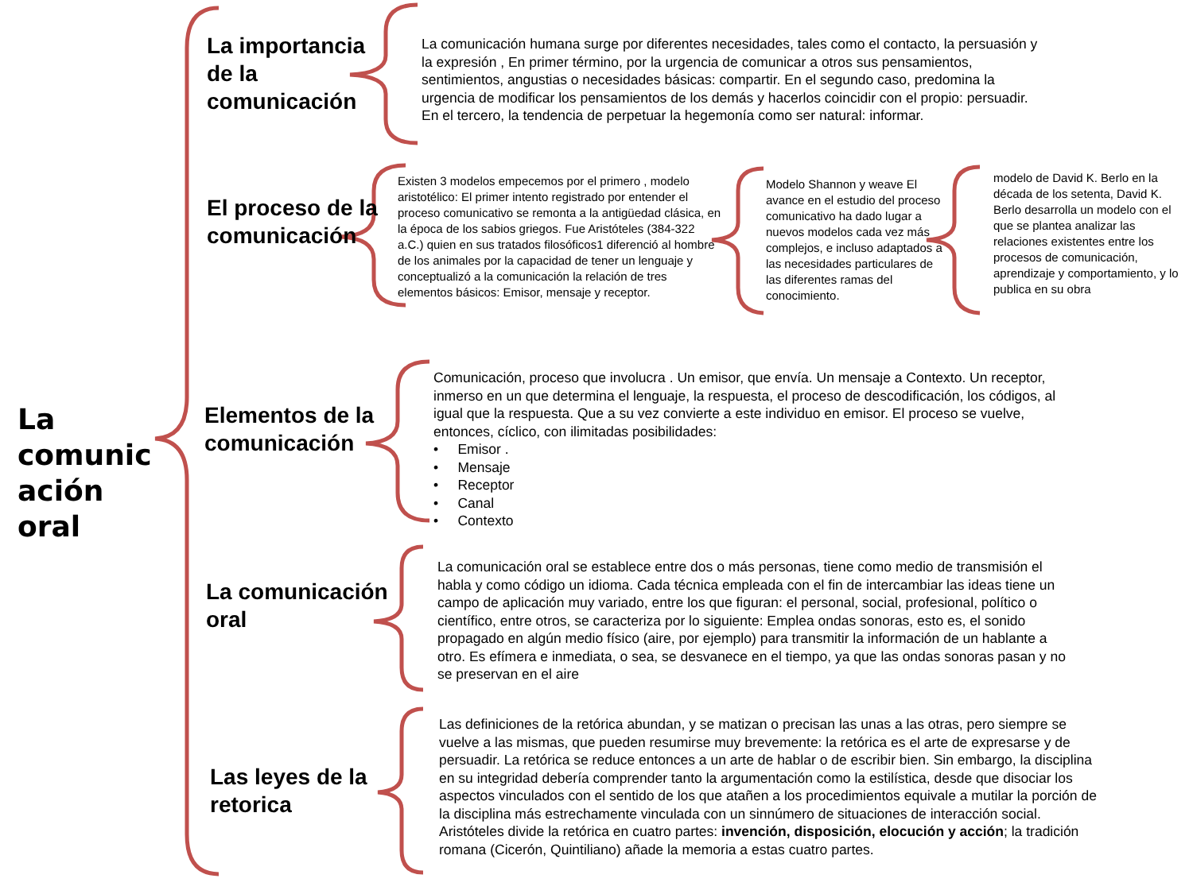La comunic ación oral
La importancia de la comunicación
La comunicación humana surge por diferentes necesidades, tales como el contacto, la persuasión y la expresión , En primer término, por la urgencia de comunicar a otros sus pensamientos, sentimientos, angustias o necesidades básicas: compartir. En el segundo caso, predomina la urgencia de modificar los pensamientos de los demás y hacerlos coincidir con el propio: persuadir. En el tercero, la tendencia de perpetuar la hegemonía como ser natural: informar.
El proceso de la comunicación
Existen 3 modelos empecemos por el primero , modelo aristotélico: El primer intento registrado por entender el proceso comunicativo se remonta a la antigüedad clásica, en la época de los sabios griegos. Fue Aristóteles (384-322 a.C.) quien en sus tratados filosóficos1 diferenció al hombre de los animales por la capacidad de tener un lenguaje y conceptualizó a la comunicación la relación de tres elementos básicos: Emisor, mensaje y receptor.
Modelo Shannon y weave El avance en el estudio del proceso comunicativo ha dado lugar a nuevos modelos cada vez más complejos, e incluso adaptados a las necesidades particulares de las diferentes ramas del conocimiento.
modelo de David K. Berlo en la década de los setenta, David K. Berlo desarrolla un modelo con el que se plantea analizar las relaciones existentes entre los procesos de comunicación, aprendizaje y comportamiento, y lo publica en su obra
Elementos de la comunicación
Comunicación, proceso que involucra . Un emisor, que envía. Un mensaje a Contexto. Un receptor, inmerso en un que determina el lenguaje, la respuesta, el proceso de descodificación, los códigos, al igual que la respuesta. Que a su vez convierte a este individuo en emisor. El proceso se vuelve, entonces, cíclico, con ilimitadas posibilidades:
• Emisor .
• Mensaje
• Receptor
• Canal
• Contexto
La comunicación oral
La comunicación oral se establece entre dos o más personas, tiene como medio de transmisión el habla y como código un idioma. Cada técnica empleada con el fin de intercambiar las ideas tiene un campo de aplicación muy variado, entre los que figuran: el personal, social, profesional, político o científico, entre otros, se caracteriza por lo siguiente: Emplea ondas sonoras, esto es, el sonido propagado en algún medio físico (aire, por ejemplo) para transmitir la información de un hablante a otro. Es efímera e inmediata, o sea, se desvanece en el tiempo, ya que las ondas sonoras pasan y no se preservan en el aire
Las leyes de la retorica
Las definiciones de la retórica abundan, y se matizan o precisan las unas a las otras, pero siempre se vuelve a las mismas, que pueden resumirse muy brevemente: la retórica es el arte de expresarse y de persuadir. La retórica se reduce entonces a un arte de hablar o de escribir bien. Sin embargo, la disciplina en su integridad debería comprender tanto la argumentación como la estilística, desde que disociar los aspectos vinculados con el sentido de los que atañen a los procedimientos equivale a mutilar la porción de la disciplina más estrechamente vinculada con un sinnúmero de situaciones de interacción social. Aristóteles divide la retórica en cuatro partes: invención, disposición, elocución y acción; la tradición romana (Cicerón, Quintiliano) añade la memoria a estas cuatro partes.